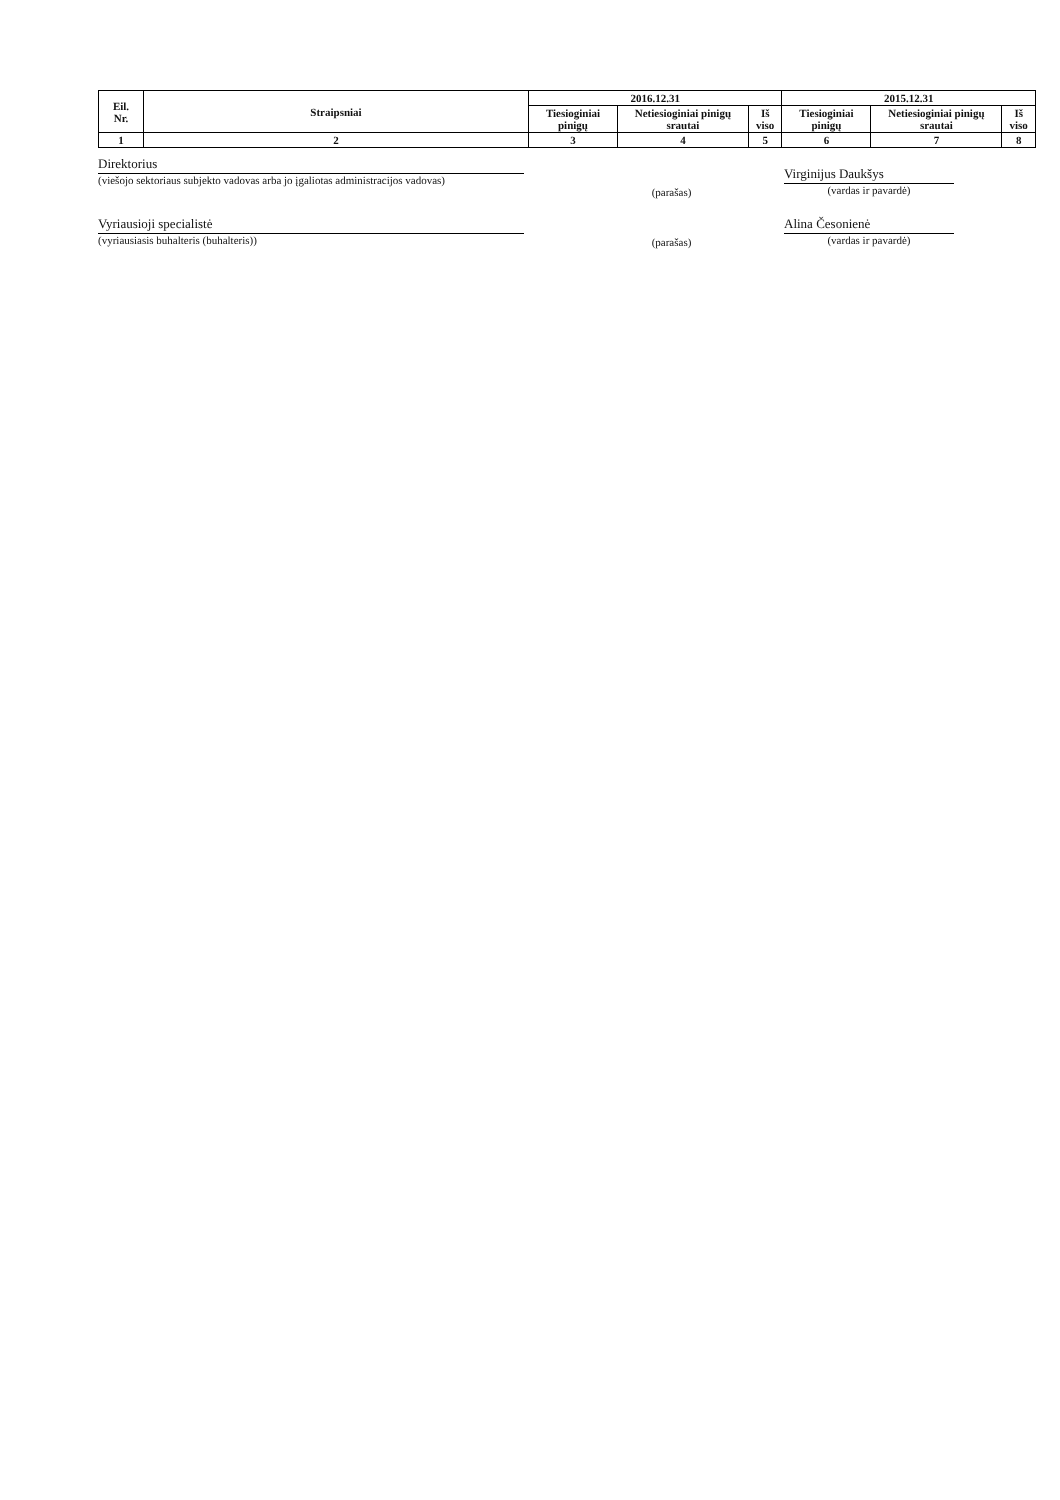| Eil. Nr. | Straipsniai | 2016.12.31 | | | 2015.12.31 | | |
| --- | --- | --- | --- | --- | --- | --- | --- |
| | | Tiesioginiai pinigų | Netiesioginiai pinigų srautai | Iš viso | Tiesioginiai pinigų | Netiesioginiai pinigų srautai | Iš viso |
| 1 | 2 | 3 | 4 | 5 | 6 | 7 | 8 |
Direktorius
(viešojo sektoriaus subjekto vadovas arba jo įgaliotas administracijos vadovas)
(parašas)
Virginijus Daukšys
(vardas ir pavardė)
Vyriausioji specialistė
(vyriausiasis buhalteris (buhalteris))
(parašas)
Alina Česonienė
(vardas ir pavardė)